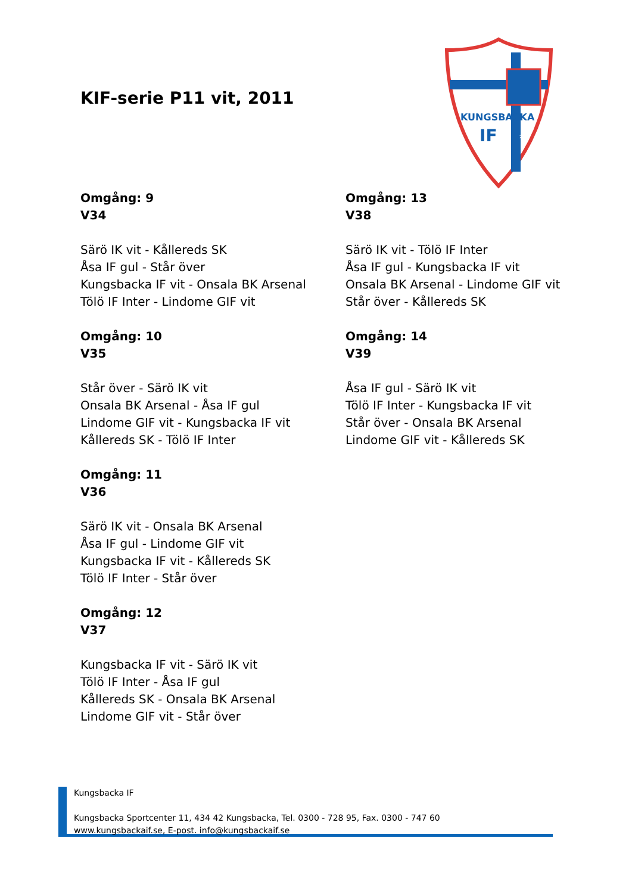KIF-serie P11 vit, 2011
KUNGSBACKA
IF
2005
Omgång: 9
V34
Särö IK vit - Kållereds SK
Åsa IF gul - Står över
Kungsbacka IF vit - Onsala BK Arsenal
Tölö IF Inter - Lindome GIF vit
Omgång: 10
V35
Står över - Särö IK vit
Onsala BK Arsenal - Åsa IF gul
Lindome GIF vit - Kungsbacka IF vit
Kållereds SK - Tölö IF Inter
Omgång: 11
V36
Särö IK vit - Onsala BK Arsenal
Åsa IF gul - Lindome GIF vit
Kungsbacka IF vit - Kållereds SK
Tölö IF Inter - Står över
Omgång: 12
V37
Kungsbacka IF vit - Särö IK vit
Tölö IF Inter - Åsa IF gul
Kållereds SK - Onsala BK Arsenal
Lindome GIF vit - Står över
Omgång: 13
V38
Särö IK vit - Tölö IF Inter
Åsa IF gul - Kungsbacka IF vit
Onsala BK Arsenal - Lindome GIF vit
Står över - Kållereds SK
Omgång: 14
V39
Åsa IF gul - Särö IK vit
Tölö IF Inter - Kungsbacka IF vit
Står över - Onsala BK Arsenal
Lindome GIF vit - Kållereds SK
Kungsbacka IF
Kungsbacka Sportcenter 11, 434 42 Kungsbacka, Tel. 0300 - 728 95, Fax. 0300 - 747 60
www.kungsbackaif.se, E-post. info@kungsbackaif.se